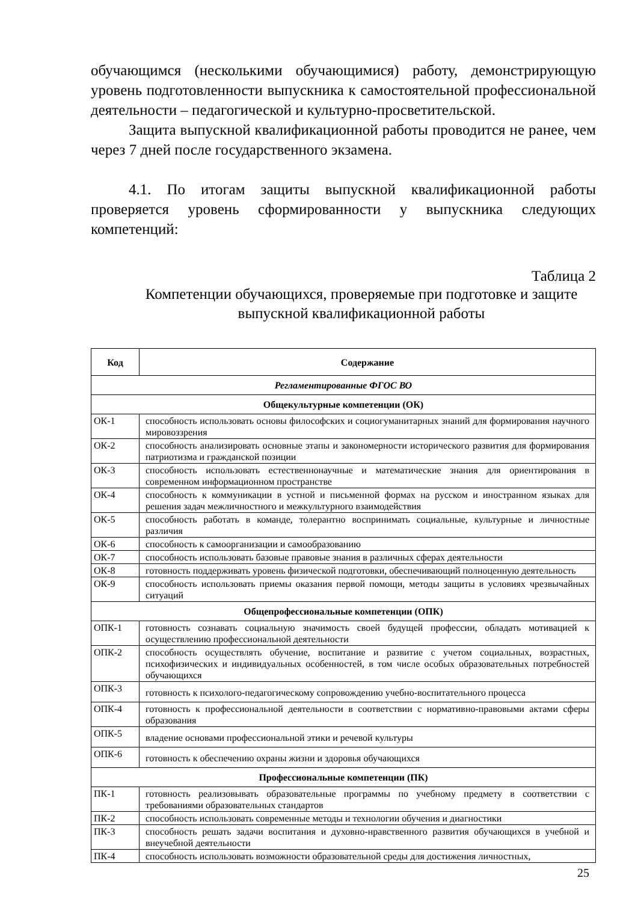обучающимся (несколькими обучающимися) работу, демонстрирующую уровень подготовленности выпускника к самостоятельной профессиональной деятельности – педагогической и культурно-просветительской.
Защита выпускной квалификационной работы проводится не ранее, чем через 7 дней после государственного экзамена.
4.1. По итогам защиты выпускной квалификационной работы проверяется уровень сформированности у выпускника следующих компетенций:
Таблица 2
Компетенции обучающихся, проверяемые при подготовке и защите
выпускной квалификационной работы
| Код | Содержание |
| --- | --- |
| Регламентированные ФГОС ВО | |
| Общекультурные компетенции (ОК) | |
| ОК-1 | способность использовать основы философских и социогуманитарных знаний для формирования научного мировоззрения |
| ОК-2 | способность анализировать основные этапы и закономерности исторического развития для формирования патриотизма и гражданской позиции |
| ОК-3 | способность использовать естественнонаучные и математические знания для ориентирования в современном информационном пространстве |
| ОК-4 | способность к коммуникации в устной и письменной формах на русском и иностранном языках для решения задач межличностного и межкультурного взаимодействия |
| ОК-5 | способность работать в команде, толерантно воспринимать социальные, культурные и личностные различия |
| ОК-6 | способность к самоорганизации и самообразованию |
| ОК-7 | способность использовать базовые правовые знания в различных сферах деятельности |
| ОК-8 | готовность поддерживать уровень физической подготовки, обеспечивающий полноценную деятельность |
| ОК-9 | способность использовать приемы оказания первой помощи, методы защиты в условиях чрезвычайных ситуаций |
| Общепрофессиональные компетенции (ОПК) | |
| ОПК-1 | готовность сознавать социальную значимость своей будущей профессии, обладать мотивацией к осуществлению профессиональной деятельности |
| ОПК-2 | способность осуществлять обучение, воспитание и развитие с учетом социальных, возрастных, психофизических и индивидуальных особенностей, в том числе особых образовательных потребностей обучающихся |
| ОПК-3 | готовность к психолого-педагогическому сопровождению учебно-воспитательного процесса |
| ОПК-4 | готовность к профессиональной деятельности в соответствии с нормативно-правовыми актами сферы образования |
| ОПК-5 | владение основами профессиональной этики и речевой культуры |
| ОПК-6 | готовность к обеспечению охраны жизни и здоровья обучающихся |
| Профессиональные компетенции (ПК) | |
| ПК-1 | готовность реализовывать образовательные программы по учебному предмету в соответствии с требованиями образовательных стандартов |
| ПК-2 | способность использовать современные методы и технологии обучения и диагностики |
| ПК-3 | способность решать задачи воспитания и духовно-нравственного развития обучающихся в учебной и внеучебной деятельности |
| ПК-4 | способность использовать возможности образовательной среды для достижения личностных, |
25